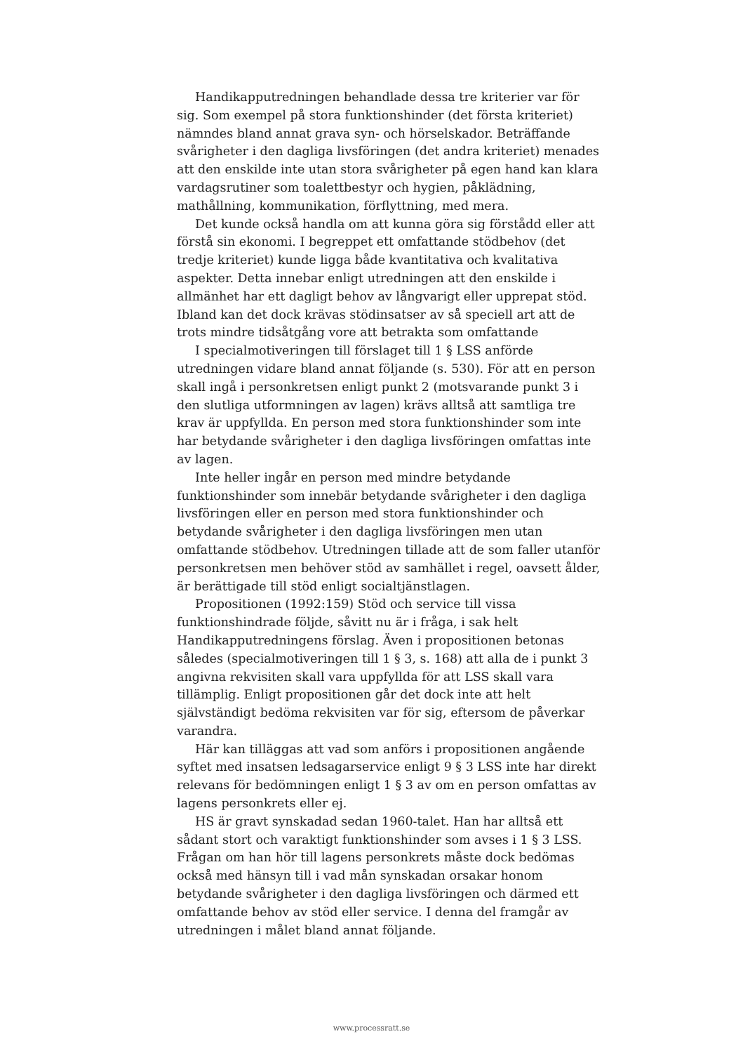Handikapputredningen behandlade dessa tre kriterier var för sig. Som exempel på stora funktionshinder (det första kriteriet) nämndes bland annat grava syn- och hörselskador. Beträffande svårigheter i den dagliga livsföringen (det andra kriteriet) menades att den enskilde inte utan stora svårigheter på egen hand kan klara vardagsrutiner som toalettbestyr och hygien, påklädning, mathållning, kommunikation, förflyttning, med mera.
Det kunde också handla om att kunna göra sig förstådd eller att förstå sin ekonomi. I begreppet ett omfattande stödbehov (det tredje kriteriet) kunde ligga både kvantitativa och kvalitativa aspekter. Detta innebar enligt utredningen att den enskilde i allmänhet har ett dagligt behov av långvarigt eller upprepat stöd. Ibland kan det dock krävas stödinsatser av så speciell art att de trots mindre tidsåtgång vore att betrakta som omfattande
I specialmotiveringen till förslaget till 1 § LSS anförde utredningen vidare bland annat följande (s. 530). För att en person skall ingå i personkretsen enligt punkt 2 (motsvarande punkt 3 i den slutliga utformningen av lagen) krävs alltså att samtliga tre krav är uppfyllda. En person med stora funktionshinder som inte har betydande svårigheter i den dagliga livsföringen omfattas inte av lagen.
Inte heller ingår en person med mindre betydande funktionshinder som innebär betydande svårigheter i den dagliga livsföringen eller en person med stora funktionshinder och betydande svårigheter i den dagliga livsföringen men utan omfattande stödbehov. Utredningen tillade att de som faller utanför personkretsen men behöver stöd av samhället i regel, oavsett ålder, är berättigade till stöd enligt socialtjänstlagen.
Propositionen (1992:159) Stöd och service till vissa funktionshindrade följde, såvitt nu är i fråga, i sak helt Handikapputredningens förslag. Även i propositionen betonas således (specialmotiveringen till 1 § 3, s. 168) att alla de i punkt 3 angivna rekvisiten skall vara uppfyllda för att LSS skall vara tillämplig. Enligt propositionen går det dock inte att helt självständigt bedöma rekvisiten var för sig, eftersom de påverkar varandra.
Här kan tilläggas att vad som anförs i propositionen angående syftet med insatsen ledsagarservice enligt 9 § 3 LSS inte har direkt relevans för bedömningen enligt 1 § 3 av om en person omfattas av lagens personkrets eller ej.
HS är gravt synskadad sedan 1960-talet. Han har alltså ett sådant stort och varaktigt funktionshinder som avses i 1 § 3 LSS. Frågan om han hör till lagens personkrets måste dock bedömas också med hänsyn till i vad mån synskadan orsakar honom betydande svårigheter i den dagliga livsföringen och därmed ett omfattande behov av stöd eller service. I denna del framgår av utredningen i målet bland annat följande.
www.processratt.se